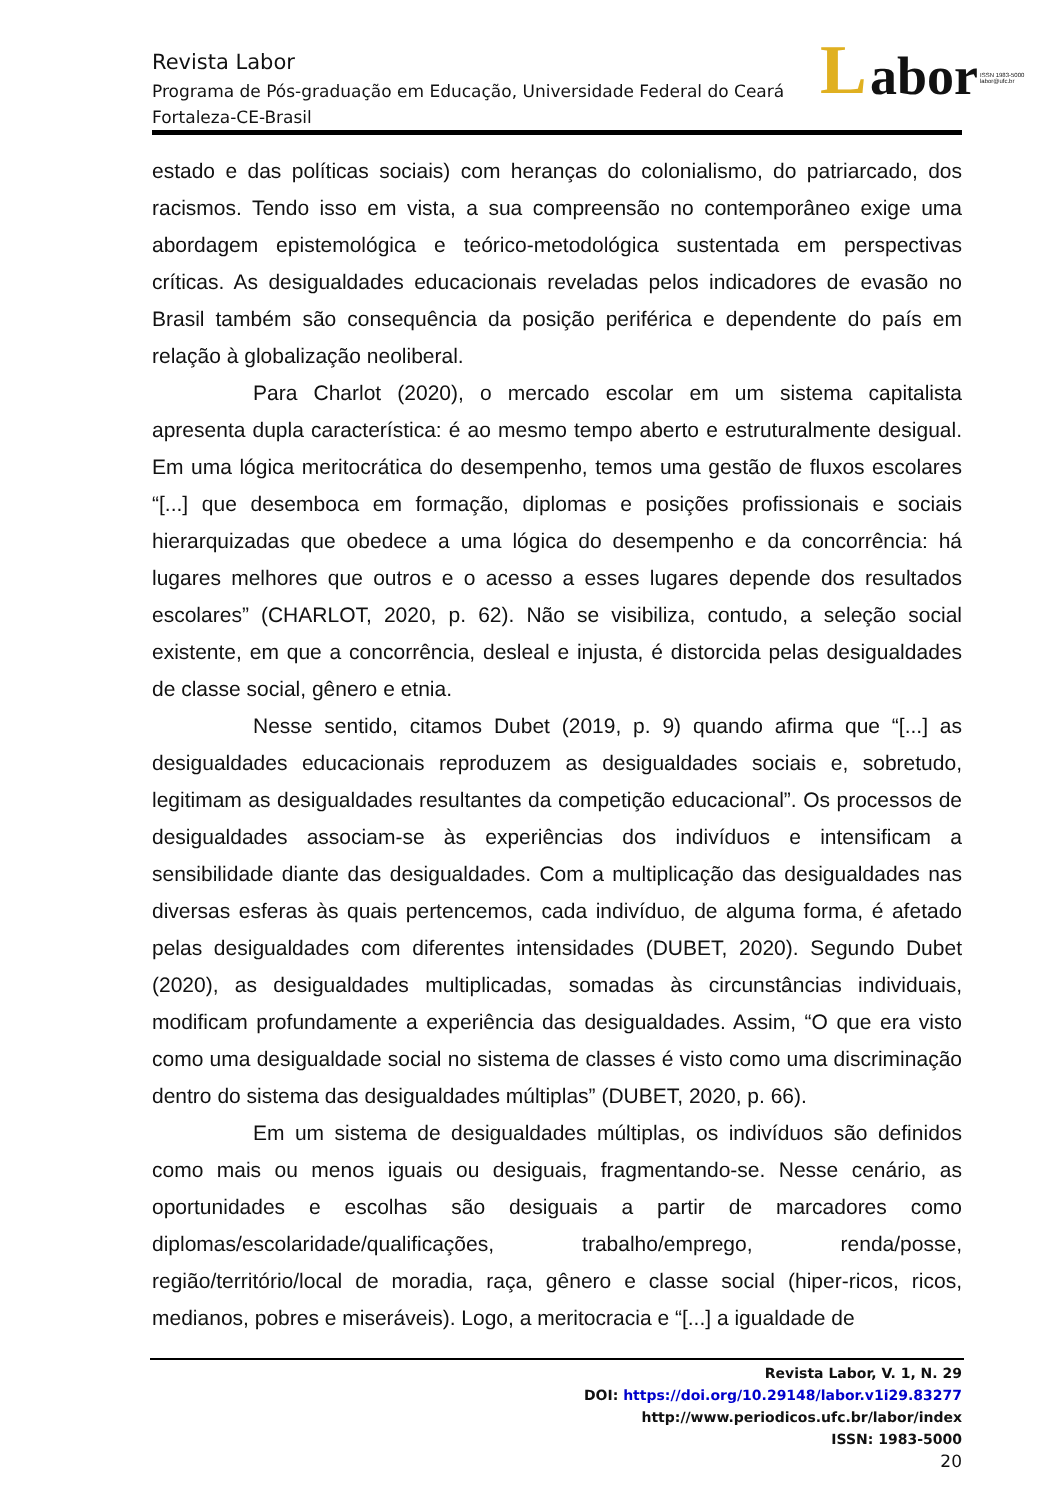L abor ISSN 1983-5000
labor@ufc.br
Revista Labor
Programa de Pós-graduação em Educação, Universidade Federal do Ceará
Fortaleza-CE-Brasil
estado e das políticas sociais) com heranças do colonialismo, do patriarcado, dos racismos. Tendo isso em vista, a sua compreensão no contemporâneo exige uma abordagem epistemológica e teórico-metodológica sustentada em perspectivas críticas. As desigualdades educacionais reveladas pelos indicadores de evasão no Brasil também são consequência da posição periférica e dependente do país em relação à globalização neoliberal.
Para Charlot (2020), o mercado escolar em um sistema capitalista apresenta dupla característica: é ao mesmo tempo aberto e estruturalmente desigual. Em uma lógica meritocrática do desempenho, temos uma gestão de fluxos escolares “[...] que desemboca em formação, diplomas e posições profissionais e sociais hierarquizadas que obedece a uma lógica do desempenho e da concorrência: há lugares melhores que outros e o acesso a esses lugares depende dos resultados escolares” (CHARLOT, 2020, p. 62). Não se visibiliza, contudo, a seleção social existente, em que a concorrência, desleal e injusta, é distorcida pelas desigualdades de classe social, gênero e etnia.
Nesse sentido, citamos Dubet (2019, p. 9) quando afirma que “[...] as desigualdades educacionais reproduzem as desigualdades sociais e, sobretudo, legitimam as desigualdades resultantes da competição educacional”. Os processos de desigualdades associam-se às experiências dos indivíduos e intensificam a sensibilidade diante das desigualdades. Com a multiplicação das desigualdades nas diversas esferas às quais pertencemos, cada indivíduo, de alguma forma, é afetado pelas desigualdades com diferentes intensidades (DUBET, 2020). Segundo Dubet (2020), as desigualdades multiplicadas, somadas às circunstâncias individuais, modificam profundamente a experiência das desigualdades. Assim, “O que era visto como uma desigualdade social no sistema de classes é visto como uma discriminação dentro do sistema das desigualdades múltiplas” (DUBET, 2020, p. 66).
Em um sistema de desigualdades múltiplas, os indivíduos são definidos como mais ou menos iguais ou desiguais, fragmentando-se. Nesse cenário, as oportunidades e escolhas são desiguais a partir de marcadores como diplomas/escolaridade/qualificações, trabalho/emprego, renda/posse, região/território/local de moradia, raça, gênero e classe social (hiper-ricos, ricos, medianos, pobres e miseráveis). Logo, a meritocracia e “[...] a igualdade de
Revista Labor, V. 1, N. 29
DOI: https://doi.org/10.29148/labor.v1i29.83277
http://www.periodicos.ufc.br/labor/index
ISSN: 1983-5000
20